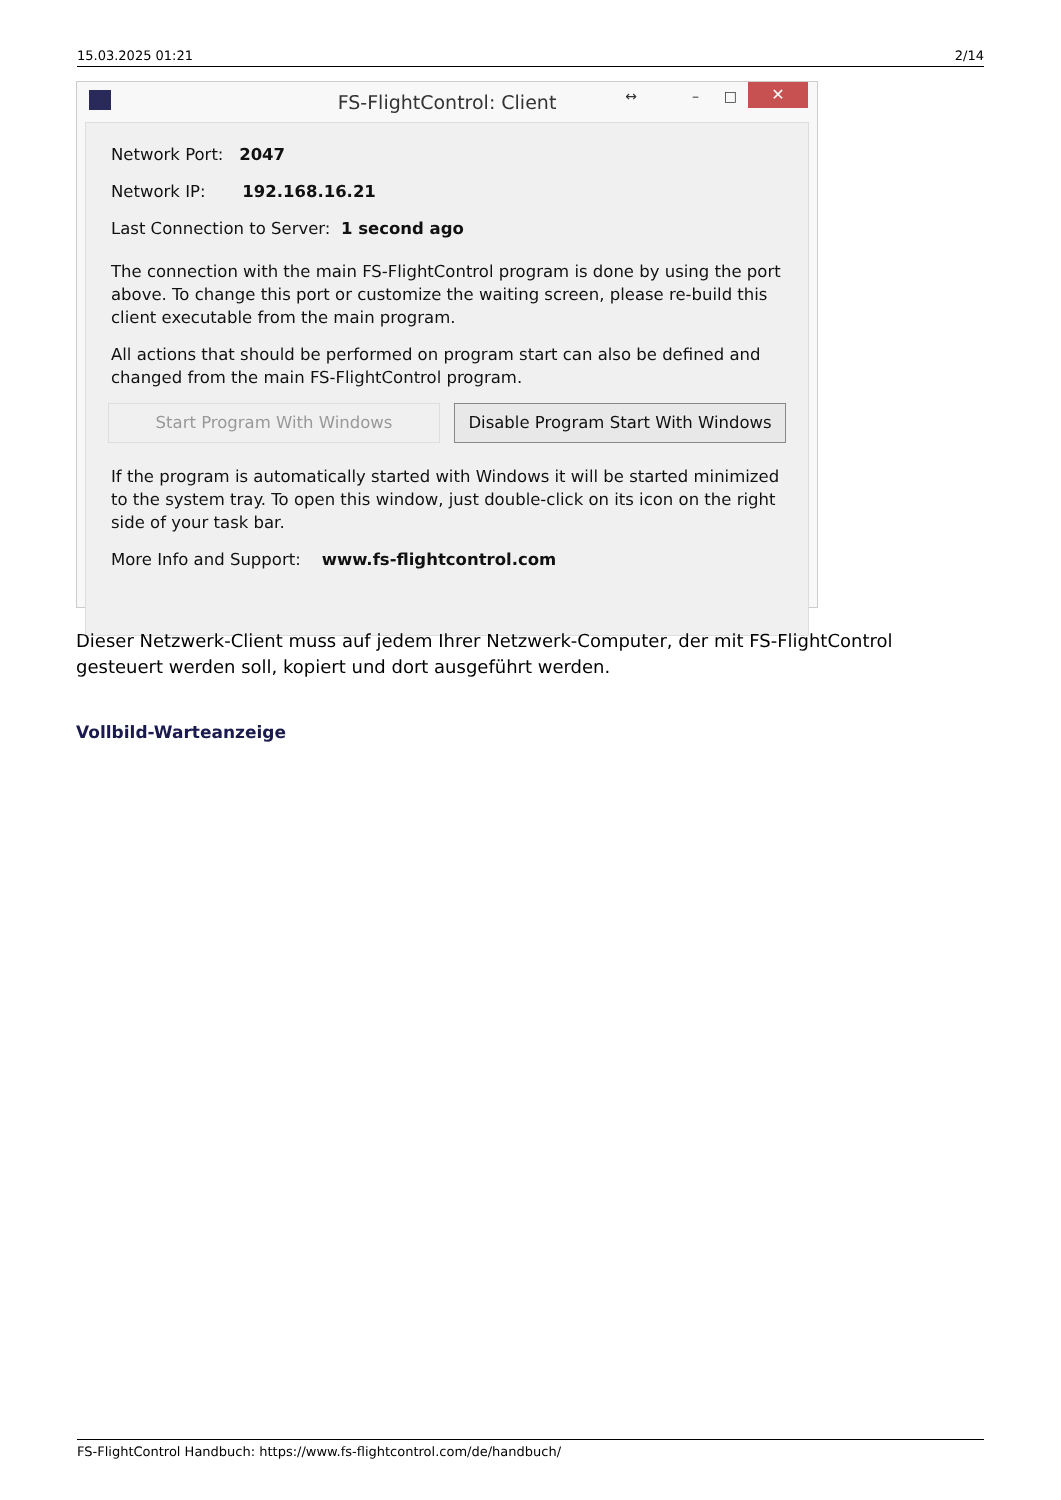15.03.2025 01:21 2/14
FS-FlightControl: Client ↔ – □ ✕
Network Port: 2047
Network IP: 192.168.16.21
Last Connection to Server: 1 second ago
The connection with the main FS-FlightControl program is done by using the port above. To change this port or customize the waiting screen, please re-build this client executable from the main program.
All actions that should be performed on program start can also be defined and changed from the main FS-FlightControl program.
Start Program With Windows Disable Program Start With Windows
If the program is automatically started with Windows it will be started minimized to the system tray. To open this window, just double-click on its icon on the right side of your task bar.
More Info and Support: www.fs-flightcontrol.com
Dieser Netzwerk-Client muss auf jedem Ihrer Netzwerk-Computer, der mit FS-FlightControl gesteuert werden soll, kopiert und dort ausgeführt werden.
Vollbild-Warteanzeige
FS-FlightControl Handbuch: https://www.fs-flightcontrol.com/de/handbuch/